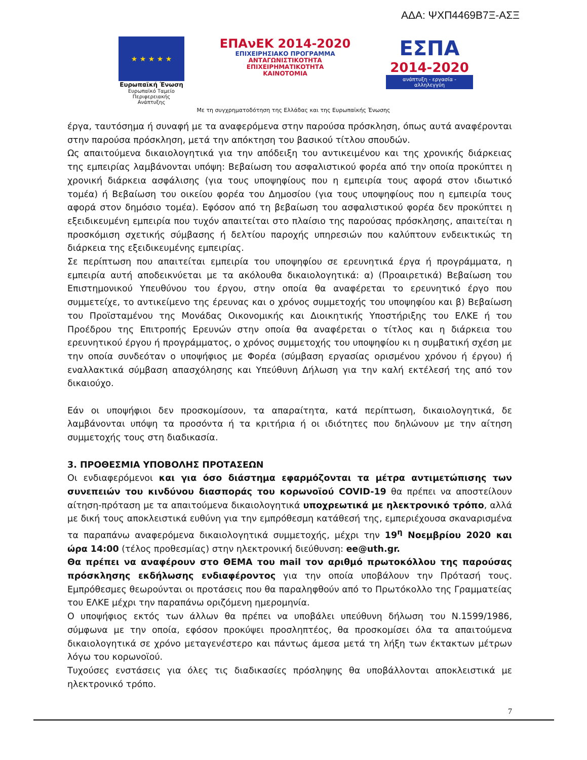ΑΔΑ: ΨΧΠ4469Β7Ξ-ΑΣΞ
★ ★ ★ ★ ★
Ευρωπαϊκή Ένωση
Ευρωπαϊκό Ταμείο
Περιφερειακής Ανάπτυξης
ΕΠΑνΕΚ 2014-2020
ΕΠΙΧΕΙΡΗΣΙΑΚΟ ΠΡΟΓΡΑΜΜΑ
ΑΝΤΑΓΩΝΙΣΤΙΚΟΤΗΤΑ
ΕΠΙΧΕΙΡΗΜΑΤΙΚΟΤΗΤΑ
ΚΑΙΝΟΤΟΜΙΑ
ΕΣΠΑ
2014-2020
ανάπτυξη - εργασία - αλληλεγγύη
Με τη συγχρηματοδότηση της Ελλάδας και της Ευρωπαϊκής Ένωσης
έργα, ταυτόσημα ή συναφή με τα αναφερόμενα στην παρούσα πρόσκληση, όπως αυτά αναφέρονται στην παρούσα πρόσκληση, μετά την απόκτηση του βασικού τίτλου σπουδών.
Ως απαιτούμενα δικαιολογητικά για την απόδειξη του αντικειμένου και της χρονικής διάρκειας της εμπειρίας λαμβάνονται υπόψη: Βεβαίωση του ασφαλιστικού φορέα από την οποία προκύπτει η χρονική διάρκεια ασφάλισης (για τους υποψηφίους που η εμπειρία τους αφορά στον ιδιωτικό τομέα) ή Βεβαίωση του οικείου φορέα του Δημοσίου (για τους υποψηφίους που η εμπειρία τους αφορά στον δημόσιο τομέα). Εφόσον από τη βεβαίωση του ασφαλιστικού φορέα δεν προκύπτει η εξειδικευμένη εμπειρία που τυχόν απαιτείται στο πλαίσιο της παρούσας πρόσκλησης, απαιτείται η προσκόμιση σχετικής σύμβασης ή δελτίου παροχής υπηρεσιών που καλύπτουν ενδεικτικώς τη διάρκεια της εξειδικευμένης εμπειρίας.
Σε περίπτωση που απαιτείται εμπειρία του υποψηφίου σε ερευνητικά έργα ή προγράμματα, η εμπειρία αυτή αποδεικνύεται με τα ακόλουθα δικαιολογητικά: α) (Προαιρετικά) Βεβαίωση του Επιστημονικού Υπευθύνου του έργου, στην οποία θα αναφέρεται το ερευνητικό έργο που συμμετείχε, το αντικείμενο της έρευνας και ο χρόνος συμμετοχής του υποψηφίου και β) Βεβαίωση του Προϊσταμένου της Μονάδας Οικονομικής και Διοικητικής Υποστήριξης του ΕΛΚΕ ή του Προέδρου της Επιτροπής Ερευνών στην οποία θα αναφέρεται ο τίτλος και η διάρκεια του ερευνητικού έργου ή προγράμματος, ο χρόνος συμμετοχής του υποψηφίου κι η συμβατική σχέση με την οποία συνδεόταν ο υποψήφιος με Φορέα (σύμβαση εργασίας ορισμένου χρόνου ή έργου) ή εναλλακτικά σύμβαση απασχόλησης και Υπεύθυνη Δήλωση για την καλή εκτέλεσή της από τον δικαιούχο.
Εάν οι υποψήφιοι δεν προσκομίσουν, τα απαραίτητα, κατά περίπτωση, δικαιολογητικά, δε λαμβάνονται υπόψη τα προσόντα ή τα κριτήρια ή οι ιδιότητες που δηλώνουν με την αίτηση συμμετοχής τους στη διαδικασία.
3. ΠΡΟΘΕΣΜΙΑ ΥΠΟΒΟΛΗΣ ΠΡΟΤΑΣΕΩΝ
Οι ενδιαφερόμενοι και για όσο διάστημα εφαρμόζονται τα μέτρα αντιμετώπισης των συνεπειών του κινδύνου διασποράς του κορωνοϊού COVID-19 θα πρέπει να αποστείλουν αίτηση-πρόταση με τα απαιτούμενα δικαιολογητικά υποχρεωτικά με ηλεκτρονικό τρόπο, αλλά με δική τους αποκλειστικά ευθύνη για την εμπρόθεσμη κατάθεσή της, εμπεριέχουσα σκαναρισμένα τα παραπάνω αναφερόμενα δικαιολογητικά συμμετοχής, μέχρι την 19<sup>η</sup> Νοεμβρίου 2020 και ώρα 14:00 (τέλος προθεσμίας) στην ηλεκτρονική διεύθυνση: ee@uth.gr.
Θα πρέπει να αναφέρουν στο ΘΕΜΑ του mail τον αριθμό πρωτοκόλλου της παρούσας πρόσκλησης εκδήλωσης ενδιαφέροντος για την οποία υποβάλουν την Πρότασή τους. Εμπρόθεσμες θεωρούνται οι προτάσεις που θα παραληφθούν από το Πρωτόκολλο της Γραμματείας του ΕΛΚΕ μέχρι την παραπάνω οριζόμενη ημερομηνία.
Ο υποψήφιος εκτός των άλλων θα πρέπει να υποβάλει υπεύθυνη δήλωση του Ν.1599/1986, σύμφωνα με την οποία, εφόσον προκύψει προσληπτέος, θα προσκομίσει όλα τα απαιτούμενα δικαιολογητικά σε χρόνο μεταγενέστερο και πάντως άμεσα μετά τη λήξη των έκτακτων μέτρων λόγω του κορωνοϊού.
Τυχούσες ενστάσεις για όλες τις διαδικασίες πρόσληψης θα υποβάλλονται αποκλειστικά με ηλεκτρονικό τρόπο.
7